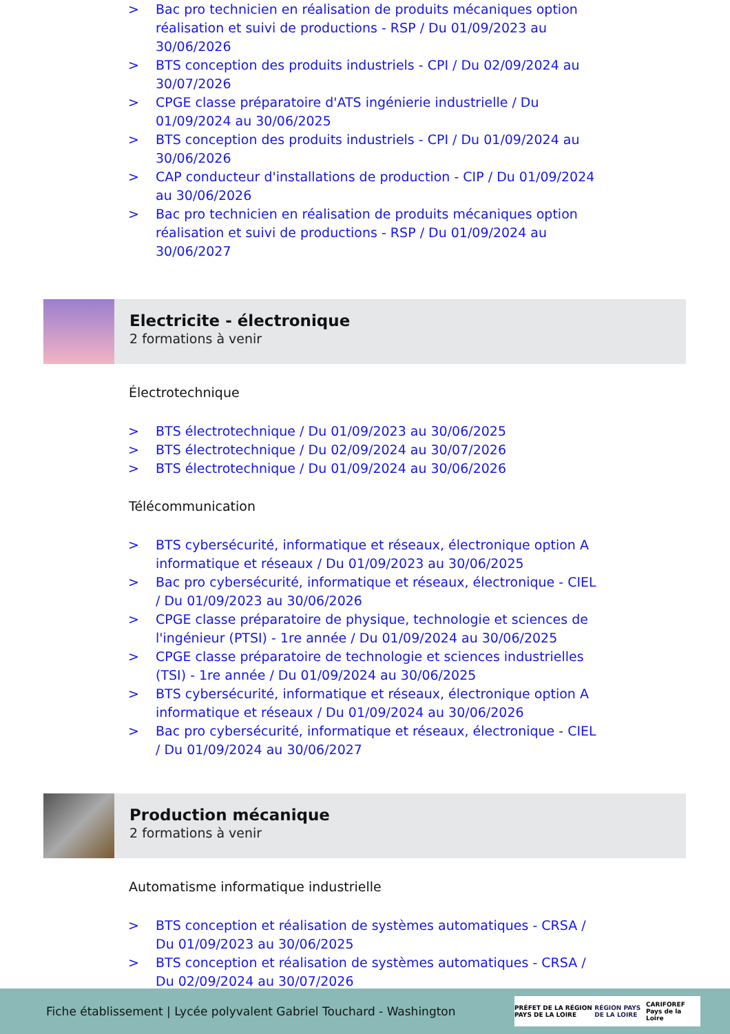> Bac pro technicien en réalisation de produits mécaniques option réalisation et suivi de productions - RSP / Du 01/09/2023 au 30/06/2026
> BTS conception des produits industriels - CPI / Du 02/09/2024 au 30/07/2026
> CPGE classe préparatoire d'ATS ingénierie industrielle / Du 01/09/2024 au 30/06/2025
> BTS conception des produits industriels - CPI / Du 01/09/2024 au 30/06/2026
> CAP conducteur d'installations de production - CIP / Du 01/09/2024 au 30/06/2026
> Bac pro technicien en réalisation de produits mécaniques option réalisation et suivi de productions - RSP / Du 01/09/2024 au 30/06/2027
Electricite - électronique
2 formations à venir
Électrotechnique
> BTS électrotechnique / Du 01/09/2023 au 30/06/2025
> BTS électrotechnique / Du 02/09/2024 au 30/07/2026
> BTS électrotechnique / Du 01/09/2024 au 30/06/2026
Télécommunication
> BTS cybersécurité, informatique et réseaux, électronique option A informatique et réseaux / Du 01/09/2023 au 30/06/2025
> Bac pro cybersécurité, informatique et réseaux, électronique - CIEL / Du 01/09/2023 au 30/06/2026
> CPGE classe préparatoire de physique, technologie et sciences de l'ingénieur (PTSI) - 1re année / Du 01/09/2024 au 30/06/2025
> CPGE classe préparatoire de technologie et sciences industrielles (TSI) - 1re année / Du 01/09/2024 au 30/06/2025
> BTS cybersécurité, informatique et réseaux, électronique option A informatique et réseaux / Du 01/09/2024 au 30/06/2026
> Bac pro cybersécurité, informatique et réseaux, électronique - CIEL / Du 01/09/2024 au 30/06/2027
Production mécanique
2 formations à venir
Automatisme informatique industrielle
> BTS conception et réalisation de systèmes automatiques - CRSA / Du 01/09/2023 au 30/06/2025
> BTS conception et réalisation de systèmes automatiques - CRSA / Du 02/09/2024 au 30/07/2026
Fiche établissement | Lycée polyvalent Gabriel Touchard - Washington
PRÉFET DE LA RÉGION PAYS DE LA LOIRE RÉGION PAYS DE LA LOIRE CARIFOREF Pays de la Loire